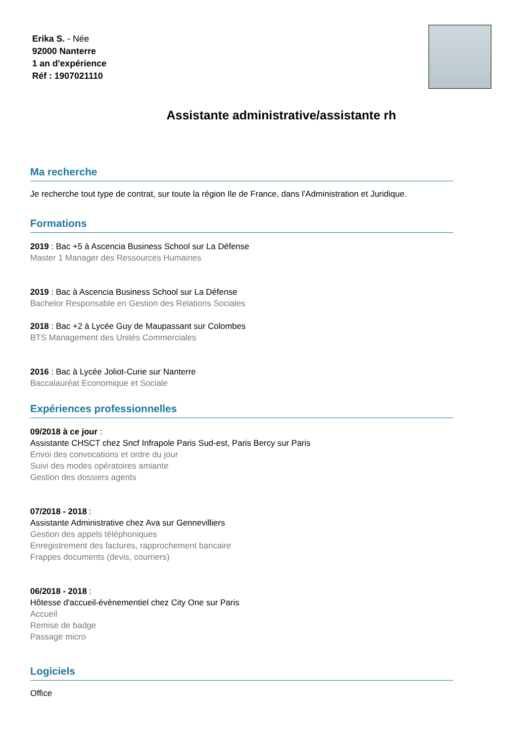Erika S. - Née
92000 Nanterre
1 an d'expérience
Réf : 1907021110
Assistante administrative/assistante rh
Ma recherche
Je recherche tout type de contrat, sur toute la région Ile de France, dans l'Administration et Juridique.
Formations
2019 : Bac +5 à Ascencia Business School sur La Défense
Master 1 Manager des Ressources Humaines
2019 : Bac à Ascencia Business School sur La Défense
Bachelor Responsable en Gestion des Relations Sociales
2018 : Bac +2 à Lycée Guy de Maupassant sur Colombes
BTS Management des Unités Commerciales
2016 : Bac à Lycée Joliot-Curie sur Nanterre
Baccalauréat Economique et Sociale
Expériences professionnelles
09/2018 à ce jour :
Assistante CHSCT chez Sncf Infrapole Paris Sud-est, Paris Bercy sur Paris
Envoi des convocations et ordre du jour
Suivi des modes opératoires amiante
Gestion des dossiers agents
07/2018 - 2018 :
Assistante Administrative chez Ava sur Gennevilliers
Gestion des appels téléphoniques
Enregistrement des factures, rapprochement bancaire
Frappes documents (devis, courriers)
06/2018 - 2018 :
Hôtesse d'accueil-évènementiel chez City One sur Paris
Accueil
Remise de badge
Passage micro
Logiciels
Office